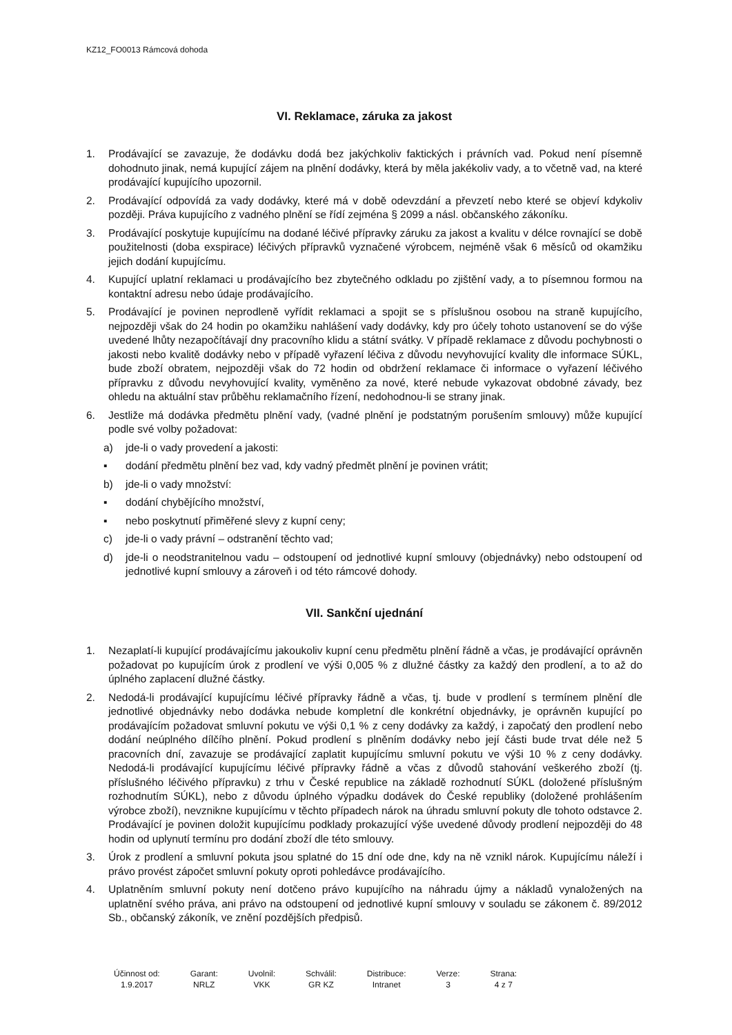KZ12_FO0013 Rámcová dohoda
VI. Reklamace, záruka za jakost
1. Prodávající se zavazuje, že dodávku dodá bez jakýchkoliv faktických i právních vad. Pokud není písemně dohodnuto jinak, nemá kupující zájem na plnění dodávky, která by měla jakékoliv vady, a to včetně vad, na které prodávající kupujícího upozornil.
2. Prodávající odpovídá za vady dodávky, které má v době odevzdání a převzetí nebo které se objeví kdykoliv později. Práva kupujícího z vadného plnění se řídí zejména § 2099 a násl. občanského zákoníku.
3. Prodávající poskytuje kupujícímu na dodané léčivé přípravky záruku za jakost a kvalitu v délce rovnající se době použitelnosti (doba exspirace) léčivých přípravků vyznačené výrobcem, nejméně však 6 měsíců od okamžiku jejich dodání kupujícímu.
4. Kupující uplatní reklamaci u prodávajícího bez zbytečného odkladu po zjištění vady, a to písemnou formou na kontaktní adresu nebo údaje prodávajícího.
5. Prodávající je povinen neprodleně vyřídit reklamaci a spojit se s příslušnou osobou na straně kupujícího, nejpozději však do 24 hodin po okamžiku nahlášení vady dodávky, kdy pro účely tohoto ustanovení se do výše uvedené lhůty nezapočítávají dny pracovního klidu a státní svátky. V případě reklamace z důvodu pochybnosti o jakosti nebo kvalitě dodávky nebo v případě vyřazení léčiva z důvodu nevyhovující kvality dle informace SÚKL, bude zboží obratem, nejpozději však do 72 hodin od obdržení reklamace či informace o vyřazení léčivého přípravku z důvodu nevyhovující kvality, vyměněno za nové, které nebude vykazovat obdobné závady, bez ohledu na aktuální stav průběhu reklamačního řízení, nedohodnou-li se strany jinak.
6. Jestliže má dodávka předmětu plnění vady, (vadné plnění je podstatným porušením smlouvy) může kupující podle své volby požadovat:
a) jde-li o vady provedení a jakosti:
▪ dodání předmětu plnění bez vad, kdy vadný předmět plnění je povinen vrátit;
b) jde-li o vady množství:
▪ dodání chybějícího množství,
▪ nebo poskytnutí přiměřené slevy z kupní ceny;
c) jde-li o vady právní – odstranění těchto vad;
d) jde-li o neodstranitelnou vadu – odstoupení od jednotlivé kupní smlouvy (objednávky) nebo odstoupení od jednotlivé kupní smlouvy a zároveň i od této rámcové dohody.
VII. Sankční ujednání
1. Nezaplatí-li kupující prodávajícímu jakoukoliv kupní cenu předmětu plnění řádně a včas, je prodávající oprávněn požadovat po kupujícím úrok z prodlení ve výši 0,005 % z dlužné částky za každý den prodlení, a to až do úplného zaplacení dlužné částky.
2. Nedodá-li prodávající kupujícímu léčivé přípravky řádně a včas, tj. bude v prodlení s termínem plnění dle jednotlivé objednávky nebo dodávka nebude kompletní dle konkrétní objednávky, je oprávněn kupující po prodávajícím požadovat smluvní pokutu ve výši 0,1 % z ceny dodávky za každý, i započatý den prodlení nebo dodání neúplného dílčího plnění. Pokud prodlení s plněním dodávky nebo její části bude trvat déle než 5 pracovních dní, zavazuje se prodávající zaplatit kupujícímu smluvní pokutu ve výši 10 % z ceny dodávky. Nedodá-li prodávající kupujícímu léčivé přípravky řádně a včas z důvodů stahování veškerého zboží (tj. příslušného léčivého přípravku) z trhu v České republice na základě rozhodnutí SÚKL (doložené příslušným rozhodnutím SÚKL), nebo z důvodu úplného výpadku dodávek do České republiky (doložené prohlášením výrobce zboží), nevznikne kupujícímu v těchto případech nárok na úhradu smluvní pokuty dle tohoto odstavce 2. Prodávající je povinen doložit kupujícímu podklady prokazující výše uvedené důvody prodlení nejpozději do 48 hodin od uplynutí termínu pro dodání zboží dle této smlouvy.
3. Úrok z prodlení a smluvní pokuta jsou splatné do 15 dní ode dne, kdy na ně vznikl nárok. Kupujícímu náleží i právo provést zápočet smluvní pokuty oproti pohledávce prodávajícího.
4. Uplatněním smluvní pokuty není dotčeno právo kupujícího na náhradu újmy a nákladů vynaložených na uplatnění svého práva, ani právo na odstoupení od jednotlivé kupní smlouvy v souladu se zákonem č. 89/2012 Sb., občanský zákoník, ve znění pozdějších předpisů.
| Účinnost od: | Garant: | Uvolnil: | Schválil: | Distribuce: | Verze: | Strana: |
| 1.9.2017 | NRLZ | VKK | GR KZ | Intranet | 3 | 4 z 7 |